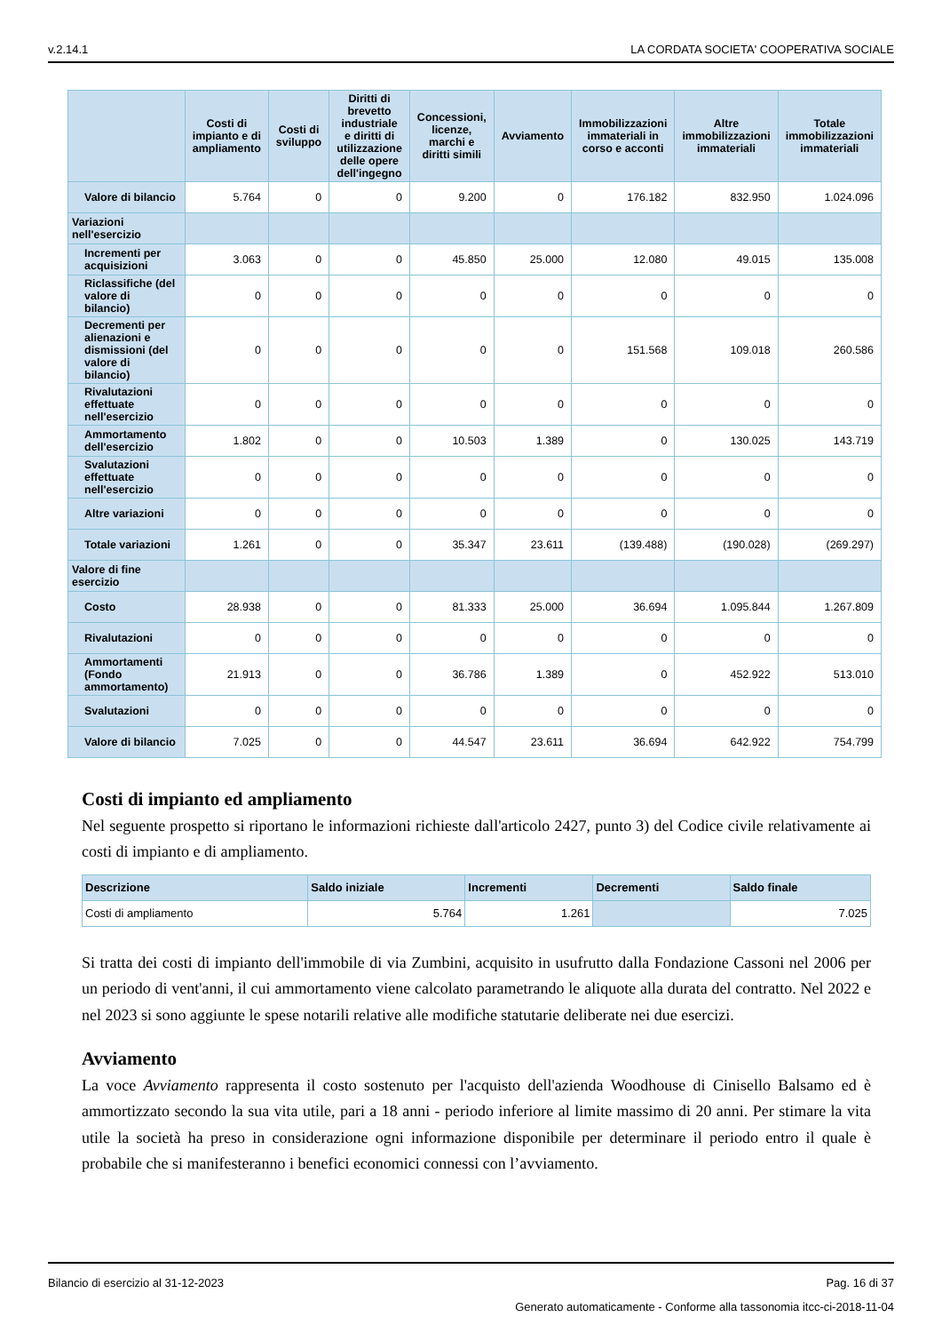v.2.14.1 LA CORDATA SOCIETA' COOPERATIVA SOCIALE
| | Costi di impianto e di ampliamento | Costi di sviluppo | Diritti di brevetto industriale e diritti di utilizzazione delle opere dell'ingegno | Concessioni, licenze, marchi e diritti simili | Avviamento | Immobilizzazioni immateriali in corso e acconti | Altre immobilizzazioni immateriali | Totale immobilizzazioni immateriali |
| --- | --- | --- | --- | --- | --- | --- | --- | --- |
| Valore di bilancio | 5.764 | 0 | 0 | 9.200 | 0 | 176.182 | 832.950 | 1.024.096 |
| Variazioni nell'esercizio | | | | | | | | |
| Incrementi per acquisizioni | 3.063 | 0 | 0 | 45.850 | 25.000 | 12.080 | 49.015 | 135.008 |
| Riclassifiche (del valore di bilancio) | 0 | 0 | 0 | 0 | 0 | 0 | 0 | 0 |
| Decrementi per alienazioni e dismissioni (del valore di bilancio) | 0 | 0 | 0 | 0 | 0 | 151.568 | 109.018 | 260.586 |
| Rivalutazioni effettuate nell'esercizio | 0 | 0 | 0 | 0 | 0 | 0 | 0 | 0 |
| Ammortamento dell'esercizio | 1.802 | 0 | 0 | 10.503 | 1.389 | 0 | 130.025 | 143.719 |
| Svalutazioni effettuate nell'esercizio | 0 | 0 | 0 | 0 | 0 | 0 | 0 | 0 |
| Altre variazioni | 0 | 0 | 0 | 0 | 0 | 0 | 0 | 0 |
| Totale variazioni | 1.261 | 0 | 0 | 35.347 | 23.611 | (139.488) | (190.028) | (269.297) |
| Valore di fine esercizio | | | | | | | | |
| Costo | 28.938 | 0 | 0 | 81.333 | 25.000 | 36.694 | 1.095.844 | 1.267.809 |
| Rivalutazioni | 0 | 0 | 0 | 0 | 0 | 0 | 0 | 0 |
| Ammortamenti (Fondo ammortamento) | 21.913 | 0 | 0 | 36.786 | 1.389 | 0 | 452.922 | 513.010 |
| Svalutazioni | 0 | 0 | 0 | 0 | 0 | 0 | 0 | 0 |
| Valore di bilancio | 7.025 | 0 | 0 | 44.547 | 23.611 | 36.694 | 642.922 | 754.799 |
Costi di impianto ed ampliamento
Nel seguente prospetto si riportano le informazioni richieste dall'articolo 2427, punto 3) del Codice civile relativamente ai costi di impianto e di ampliamento.
| Descrizione | Saldo iniziale | Incrementi | Decrementi | Saldo finale |
| --- | --- | --- | --- | --- |
| Costi di ampliamento | 5.764 | 1.261 | | 7.025 |
Si tratta dei costi di impianto dell'immobile di via Zumbini, acquisito in usufrutto dalla Fondazione Cassoni nel 2006 per un periodo di vent'anni, il cui ammortamento viene calcolato parametrando le aliquote alla durata del contratto. Nel 2022 e nel 2023 si sono aggiunte le spese notarili relative alle modifiche statutarie deliberate nei due esercizi.
Avviamento
La voce Avviamento rappresenta il costo sostenuto per l'acquisto dell'azienda Woodhouse di Cinisello Balsamo ed è ammortizzato secondo la sua vita utile, pari a 18 anni - periodo inferiore al limite massimo di 20 anni. Per stimare la vita utile la società ha preso in considerazione ogni informazione disponibile per determinare il periodo entro il quale è probabile che si manifesteranno i benefici economici connessi con l’avviamento.
Bilancio di esercizio al 31-12-2023 Pag. 16 di 37
Generato automaticamente - Conforme alla tassonomia itcc-ci-2018-11-04